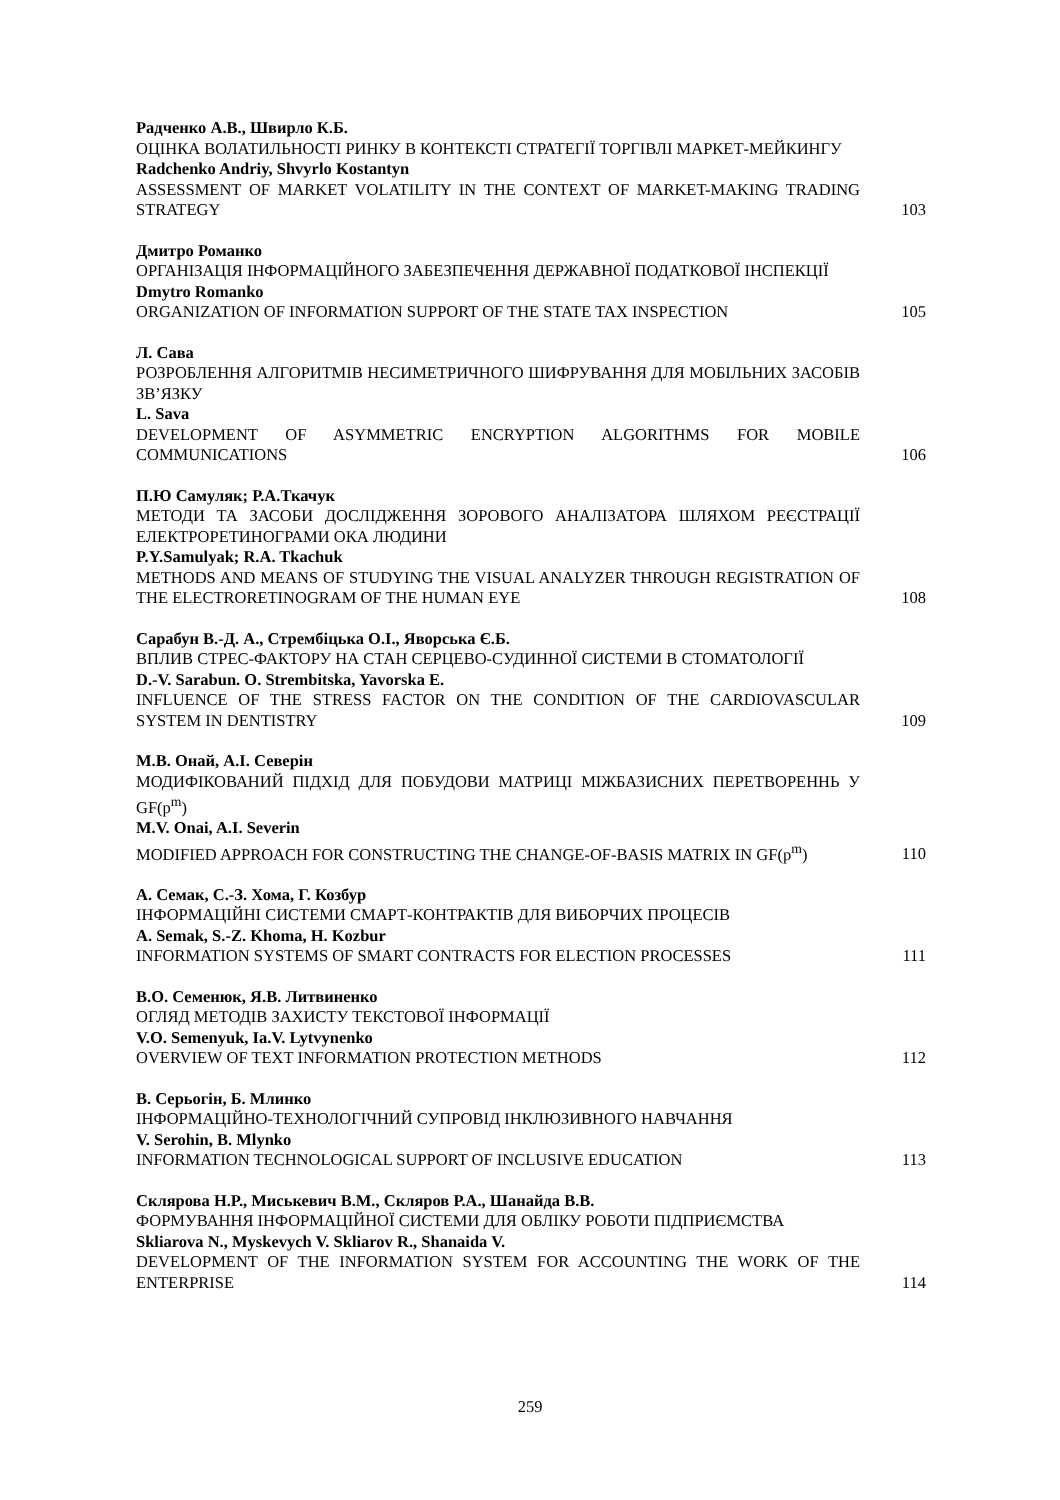Радченко А.В., Швирло К.Б.
ОЦІНКА ВОЛАТИЛЬНОСТІ РИНКУ В КОНТЕКСТІ СТРАТЕГІЇ ТОРГІВЛІ МАРКЕТ-МЕЙКИНГУ
Radchenko Andriy, Shvyrlo Kostantyn
ASSESSMENT OF MARKET VOLATILITY IN THE CONTEXT OF MARKET-MAKING TRADING STRATEGY
103
Дмитро Романко
ОРГАНІЗАЦІЯ ІНФОРМАЦІЙНОГО ЗАБЕЗПЕЧЕННЯ ДЕРЖАВНОЇ ПОДАТКОВОЇ ІНСПЕКЦІЇ
Dmytro Romanko
ORGANIZATION OF INFORMATION SUPPORT OF THE STATE TAX INSPECTION
105
Л. Сава
РОЗРОБЛЕННЯ АЛГОРИТМІВ НЕСИМЕТРИЧНОГО ШИФРУВАННЯ ДЛЯ МОБІЛЬНИХ ЗАСОБІВ ЗВ’ЯЗКУ
L. Sava
DEVELOPMENT OF ASYMMETRIC ENCRYPTION ALGORITHMS FOR MOBILE COMMUNICATIONS
106
П.Ю Самуляк; Р.А.Ткачук
МЕТОДИ ТА ЗАСОБИ ДОСЛІДЖЕННЯ ЗОРОВОГО АНАЛІЗАТОРА ШЛЯХОМ РЕЄСТРАЦІЇ ЕЛЕКТРОРЕТИНОГРАМИ ОКА ЛЮДИНИ
P.Y.Samulyak; R.A. Tkachuk
METHODS AND MEANS OF STUDYING THE VISUAL ANALYZER THROUGH REGISTRATION OF THE ELECTRORETINOGRAM OF THE HUMAN EYE
108
Сарабун В.-Д. А., Стрембіцька О.І., Яворська Є.Б.
ВПЛИВ СТРЕС-ФАКТОРУ НА СТАН СЕРЦЕВО-СУДИННОЇ СИСТЕМИ В СТОМАТОЛОГІЇ
D.-V. Sarabun. O. Strembitska, Yavorska E.
INFLUENCE OF THE STRESS FACTOR ON THE CONDITION OF THE CARDIOVASCULAR SYSTEM IN DENTISTRY
109
М.В. Онай, А.І. Северін
МОДИФІКОВАНИЙ ПІДХІД ДЛЯ ПОБУДОВИ МАТРИЦІ МІЖБАЗИСНИХ ПЕРЕТВОРЕННЬ У GF(p<sup>m</sup>)
M.V. Onai, A.I. Severin
MODIFIED APPROACH FOR CONSTRUCTING THE CHANGE-OF-BASIS MATRIX IN GF(p<sup>m</sup>)
110
А. Семак, С.-З. Хома, Г. Козбур
ІНФОРМАЦІЙНІ СИСТЕМИ СМАРТ-КОНТРАКТІВ ДЛЯ ВИБОРЧИХ ПРОЦЕСІВ
A. Semak, S.-Z. Khoma, H. Kozbur
INFORMATION SYSTEMS OF SMART CONTRACTS FOR ELECTION PROCESSES
111
В.О. Семенюк, Я.В. Литвиненко
ОГЛЯД МЕТОДІВ ЗАХИСТУ ТЕКСТОВОЇ ІНФОРМАЦІЇ
V.O. Semenyuk, Ia.V. Lytvynenko
OVERVIEW OF TEXT INFORMATION PROTECTION METHODS
112
В. Серьогін, Б. Млинко
ІНФОРМАЦІЙНО-ТЕХНОЛОГІЧНИЙ СУПРОВІД ІНКЛЮЗИВНОГО НАВЧАННЯ
V. Serohin, B. Mlynko
INFORMATION TECHNOLOGICAL SUPPORT OF INCLUSIVE EDUCATION
113
Склярова Н.Р., Миськевич В.М., Скляров Р.А., Шанайда В.В.
ФОРМУВАННЯ ІНФОРМАЦІЙНОЇ СИСТЕМИ ДЛЯ ОБЛІКУ РОБОТИ ПІДПРИЄМСТВА
Skliarova N., Myskevych V. Skliarov R., Shanaida V.
DEVELOPMENT OF THE INFORMATION SYSTEM FOR ACCOUNTING THE WORK OF THE ENTERPRISE
114
259